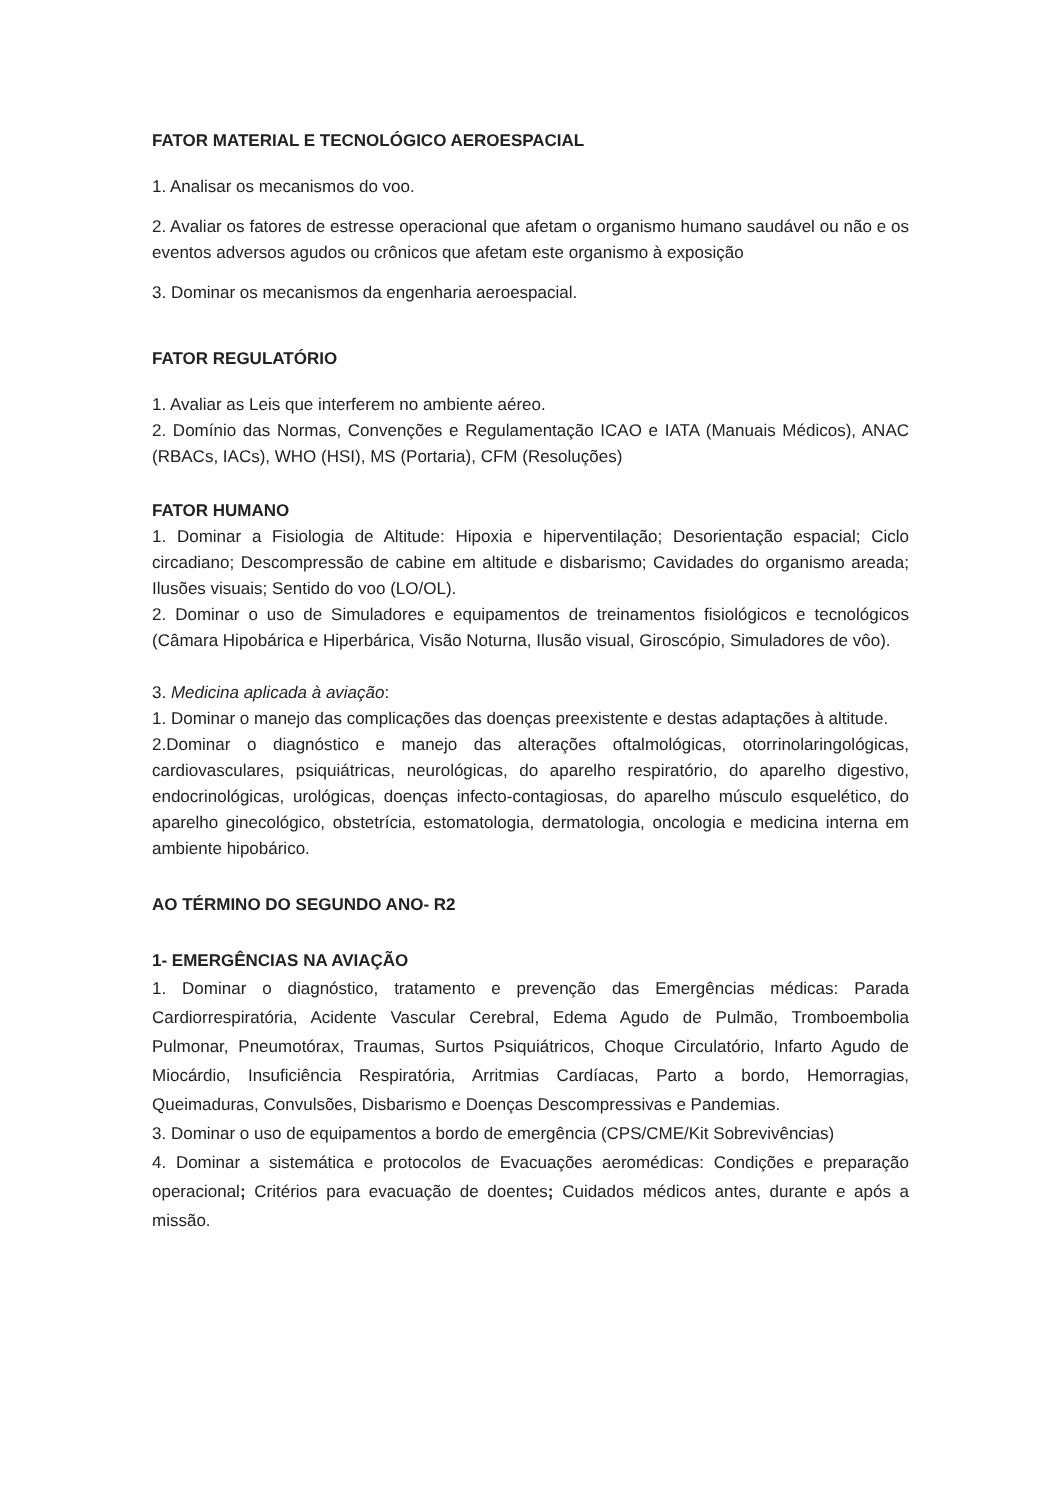FATOR MATERIAL E TECNOLÓGICO AEROESPACIAL
1. Analisar os mecanismos do voo.
2. Avaliar os fatores de estresse operacional que afetam o organismo humano saudável ou não e os eventos adversos agudos ou crônicos que afetam este organismo à exposição
3. Dominar os mecanismos da engenharia aeroespacial.
FATOR REGULATÓRIO
1. Avaliar as Leis que interferem no ambiente aéreo.
2. Domínio das Normas, Convenções e Regulamentação ICAO e IATA (Manuais Médicos), ANAC (RBACs, IACs), WHO (HSI), MS (Portaria), CFM (Resoluções)
FATOR HUMANO
1. Dominar a Fisiologia de Altitude: Hipoxia e hiperventilação; Desorientação espacial; Ciclo circadiano; Descompressão de cabine em altitude e disbarismo; Cavidades do organismo areada; Ilusões visuais; Sentido do voo (LO/OL).
2. Dominar o uso de Simuladores e equipamentos de treinamentos fisiológicos e tecnológicos (Câmara Hipobárica e Hiperbárica, Visão Noturna, Ilusão visual, Giroscópio, Simuladores de vôo).
3. Medicina aplicada à aviação:
1. Dominar o manejo das complicações das doenças preexistente e destas adaptações à altitude.
2.Dominar o diagnóstico e manejo das alterações oftalmológicas, otorrinolaringológicas, cardiovasculares, psiquiátricas, neurológicas, do aparelho respiratório, do aparelho digestivo, endocrinológicas, urológicas, doenças infecto-contagiosas, do aparelho músculo esquelético, do aparelho ginecológico, obstetrícia, estomatologia, dermatologia, oncologia e medicina interna em ambiente hipobárico.
AO TÉRMINO DO SEGUNDO ANO- R2
1- EMERGÊNCIAS NA AVIAÇÃO
1. Dominar o diagnóstico, tratamento e prevenção das Emergências médicas: Parada Cardiorrespiratória, Acidente Vascular Cerebral, Edema Agudo de Pulmão, Tromboembolia Pulmonar, Pneumotórax, Traumas, Surtos Psiquiátricos, Choque Circulatório, Infarto Agudo de Miocárdio, Insuficiência Respiratória, Arritmias Cardíacas, Parto a bordo, Hemorragias, Queimaduras, Convulsões, Disbarismo e Doenças Descompressivas e Pandemias.
3. Dominar o uso de equipamentos a bordo de emergência (CPS/CME/Kit Sobrevivências)
4. Dominar a sistemática e protocolos de Evacuações aeromédicas: Condições e preparação operacional; Critérios para evacuação de doentes; Cuidados médicos antes, durante e após a missão.